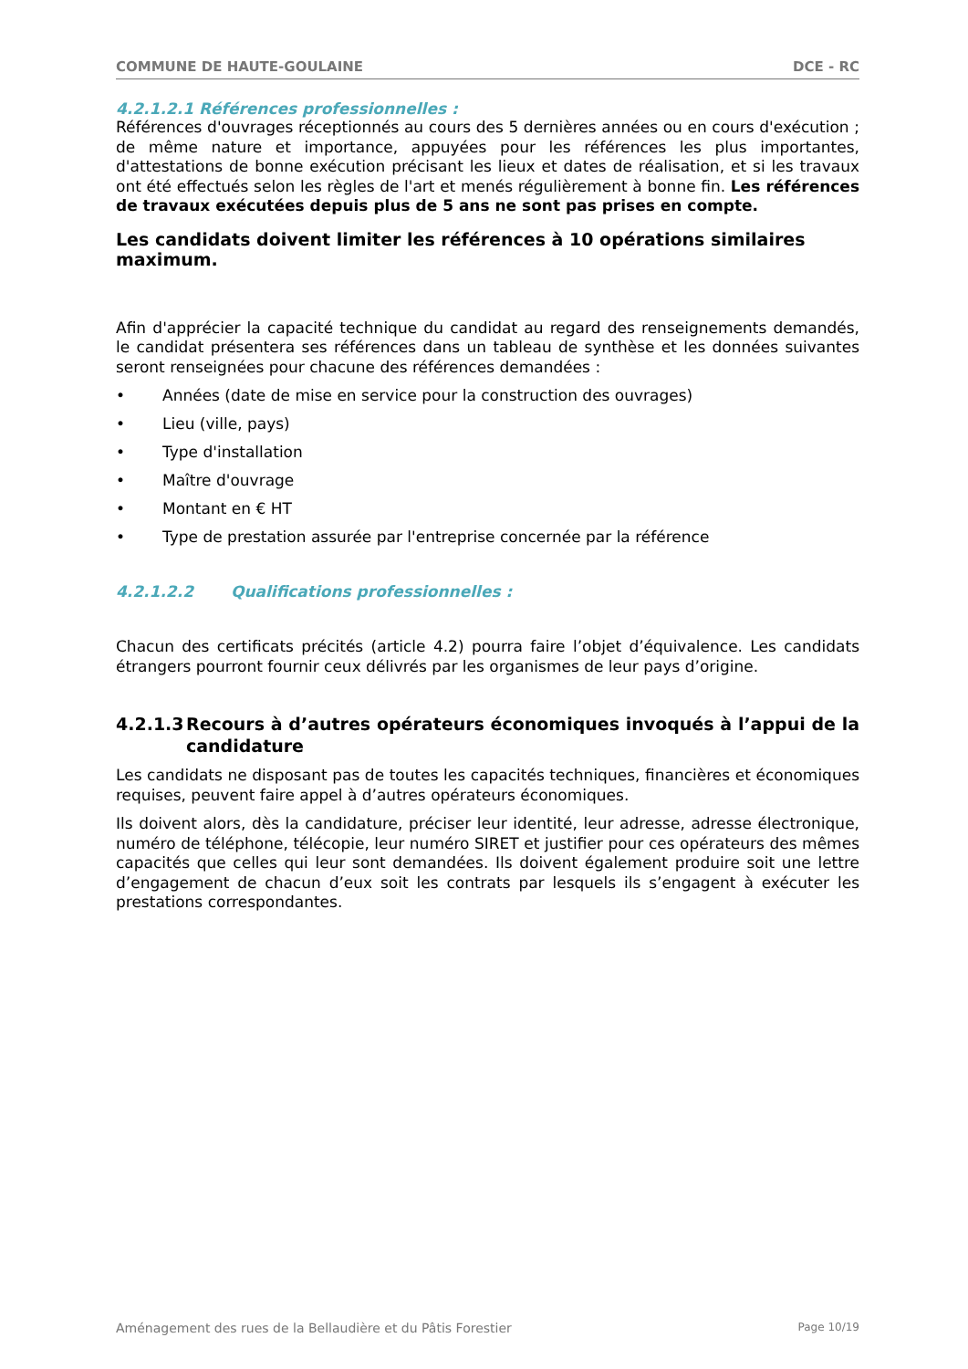COMMUNE DE HAUTE-GOULAINE DCE - RC
4.2.1.2.1 Références professionnelles :
Références d'ouvrages réceptionnés au cours des 5 dernières années ou en cours d'exécution ; de même nature et importance, appuyées pour les références les plus importantes, d'attestations de bonne exécution précisant les lieux et dates de réalisation, et si les travaux ont été effectués selon les règles de l'art et menés régulièrement à bonne fin. Les références de travaux exécutées depuis plus de 5 ans ne sont pas prises en compte.
Les candidats doivent limiter les références à 10 opérations similaires maximum.
Afin d'apprécier la capacité technique du candidat au regard des renseignements demandés, le candidat présentera ses références dans un tableau de synthèse et les données suivantes seront renseignées pour chacune des références demandées :
• Années (date de mise en service pour la construction des ouvrages)
• Lieu (ville, pays)
• Type d'installation
• Maître d'ouvrage
• Montant en € HT
• Type de prestation assurée par l'entreprise concernée par la référence
4.2.1.2.2 Qualifications professionnelles :
Chacun des certificats précités (article 4.2) pourra faire l’objet d’équivalence. Les candidats étrangers pourront fournir ceux délivrés par les organismes de leur pays d’origine.
4.2.1.3 Recours à d’autres opérateurs économiques invoqués à l’appui de la candidature
Les candidats ne disposant pas de toutes les capacités techniques, financières et économiques requises, peuvent faire appel à d’autres opérateurs économiques.
Ils doivent alors, dès la candidature, préciser leur identité, leur adresse, adresse électronique, numéro de téléphone, télécopie, leur numéro SIRET et justifier pour ces opérateurs des mêmes capacités que celles qui leur sont demandées. Ils doivent également produire soit une lettre d’engagement de chacun d’eux soit les contrats par lesquels ils s’engagent à exécuter les prestations correspondantes.
Aménagement des rues de la Bellaudière et du Pâtis Forestier Page 10/19